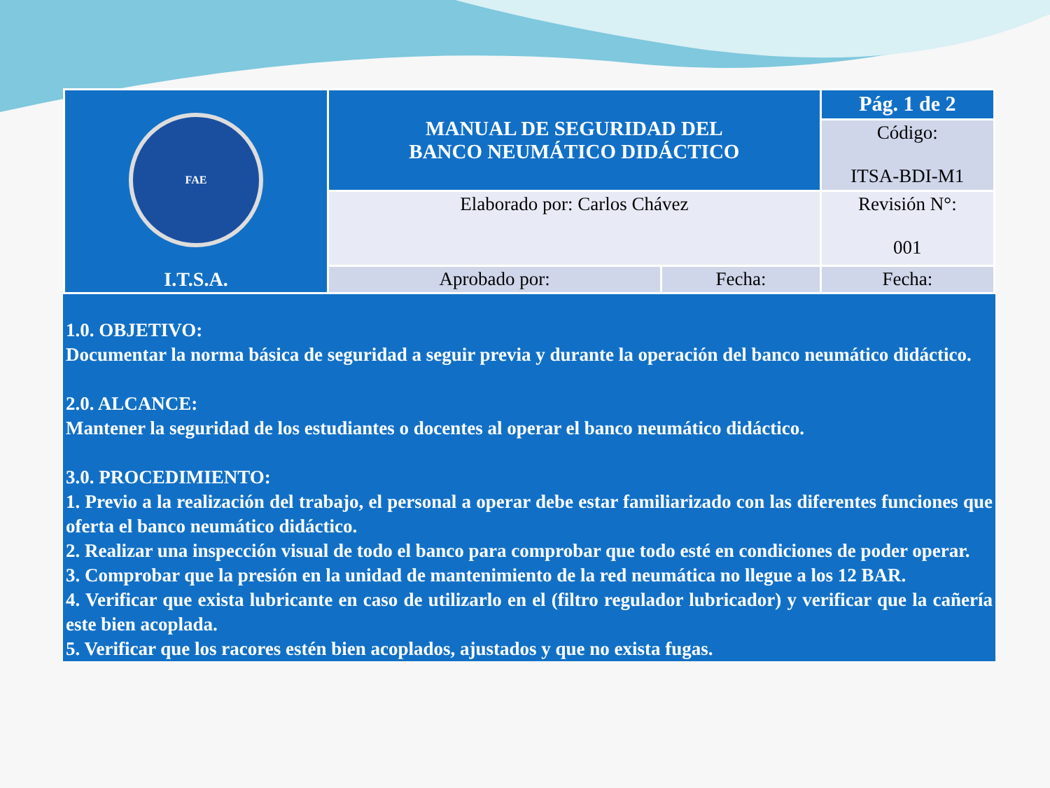| FAE I.T.S.A. | MANUAL DE SEGURIDAD DEL BANCO NEUMÁTICO DIDÁCTICO | | Pág. 1 de 2 |
| | | | Código: ITSA-BDI-M1 |
| | Elaborado por: Carlos Chávez | | Revisión N°: 001 |
| | Aprobado por: | Fecha: | Fecha: |
1.0. OBJETIVO:
Documentar la norma básica de seguridad a seguir previa y durante la operación del banco neumático didáctico.
2.0. ALCANCE:
Mantener la seguridad de los estudiantes o docentes al operar el banco neumático didáctico.
3.0. PROCEDIMIENTO:
1. Previo a la realización del trabajo, el personal a operar debe estar familiarizado con las diferentes funciones que oferta el banco neumático didáctico.
2. Realizar una inspección visual de todo el banco para comprobar que todo esté en condiciones de poder operar.
3. Comprobar que la presión en la unidad de mantenimiento de la red neumática no llegue a los 12 BAR.
4. Verificar que exista lubricante en caso de utilizarlo en el (filtro regulador lubricador) y verificar que la cañería este bien acoplada.
5. Verificar que los racores estén bien acoplados, ajustados y que no exista fugas.